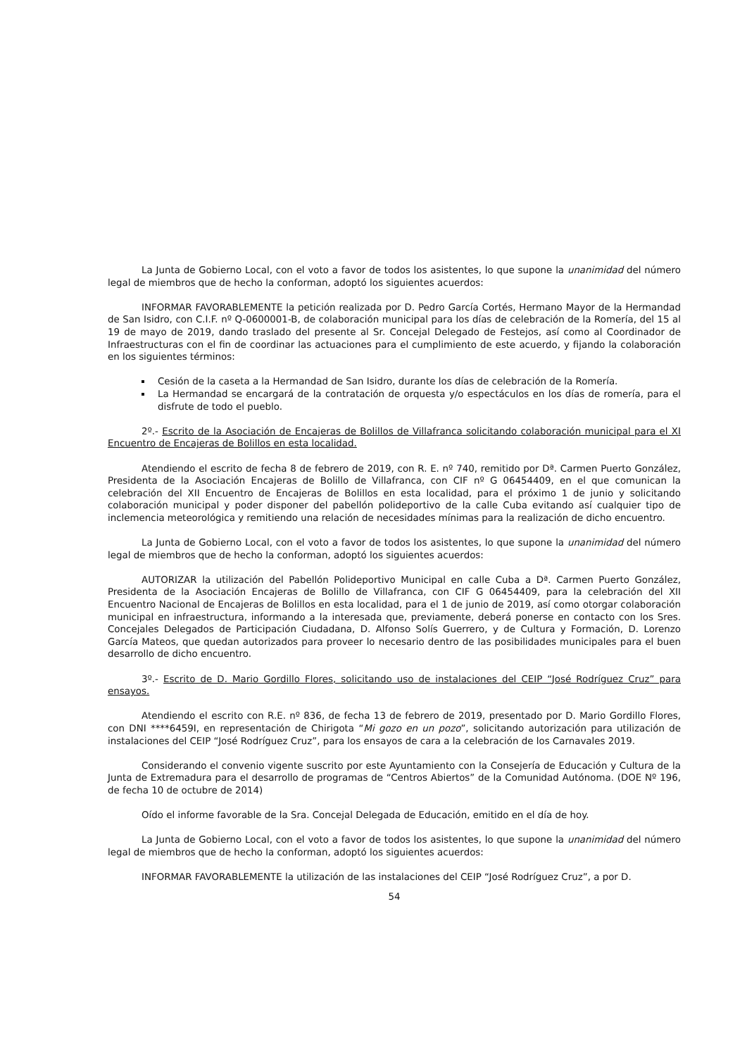La Junta de Gobierno Local, con el voto a favor de todos los asistentes, lo que supone la unanimidad del número legal de miembros que de hecho la conforman, adoptó los siguientes acuerdos:
INFORMAR FAVORABLEMENTE la petición realizada por D. Pedro García Cortés, Hermano Mayor de la Hermandad de San Isidro, con C.I.F. nº Q-0600001-B, de colaboración municipal para los días de celebración de la Romería, del 15 al 19 de mayo de 2019, dando traslado del presente al Sr. Concejal Delegado de Festejos, así como al Coordinador de Infraestructuras con el fin de coordinar las actuaciones para el cumplimiento de este acuerdo, y fijando la colaboración en los siguientes términos:
Cesión de la caseta a la Hermandad de San Isidro, durante los días de celebración de la Romería.
La Hermandad se encargará de la contratación de orquesta y/o espectáculos en los días de romería, para el disfrute de todo el pueblo.
2º.- Escrito de la Asociación de Encajeras de Bolillos de Villafranca solicitando colaboración municipal para el XI Encuentro de Encajeras de Bolillos en esta localidad.
Atendiendo el escrito de fecha 8 de febrero de 2019, con R. E. nº 740, remitido por Dª. Carmen Puerto González, Presidenta de la Asociación Encajeras de Bolillo de Villafranca, con CIF nº G 06454409, en el que comunican la celebración del XII Encuentro de Encajeras de Bolillos en esta localidad, para el próximo 1 de junio y solicitando colaboración municipal y poder disponer del pabellón polideportivo de la calle Cuba evitando así cualquier tipo de inclemencia meteorológica y remitiendo una relación de necesidades mínimas para la realización de dicho encuentro.
La Junta de Gobierno Local, con el voto a favor de todos los asistentes, lo que supone la unanimidad del número legal de miembros que de hecho la conforman, adoptó los siguientes acuerdos:
AUTORIZAR la utilización del Pabellón Polideportivo Municipal en calle Cuba a Dª. Carmen Puerto González, Presidenta de la Asociación Encajeras de Bolillo de Villafranca, con CIF G 06454409, para la celebración del XII Encuentro Nacional de Encajeras de Bolillos en esta localidad, para el 1 de junio de 2019, así como otorgar colaboración municipal en infraestructura, informando a la interesada que, previamente, deberá ponerse en contacto con los Sres. Concejales Delegados de Participación Ciudadana, D. Alfonso Solís Guerrero, y de Cultura y Formación, D. Lorenzo García Mateos, que quedan autorizados para proveer lo necesario dentro de las posibilidades municipales para el buen desarrollo de dicho encuentro.
3º.- Escrito de D. Mario Gordillo Flores, solicitando uso de instalaciones del CEIP “José Rodríguez Cruz” para ensayos.
Atendiendo el escrito con R.E. nº 836, de fecha 13 de febrero de 2019, presentado por D. Mario Gordillo Flores, con DNI ****6459I, en representación de Chirigota “Mi gozo en un pozo”, solicitando autorización para utilización de instalaciones del CEIP “José Rodríguez Cruz”, para los ensayos de cara a la celebración de los Carnavales 2019.
Considerando el convenio vigente suscrito por este Ayuntamiento con la Consejería de Educación y Cultura de la Junta de Extremadura para el desarrollo de programas de “Centros Abiertos” de la Comunidad Autónoma. (DOE Nº 196, de fecha 10 de octubre de 2014)
Oído el informe favorable de la Sra. Concejal Delegada de Educación, emitido en el día de hoy.
La Junta de Gobierno Local, con el voto a favor de todos los asistentes, lo que supone la unanimidad del número legal de miembros que de hecho la conforman, adoptó los siguientes acuerdos:
INFORMAR FAVORABLEMENTE la utilización de las instalaciones del CEIP “José Rodríguez Cruz”, a por D.
54